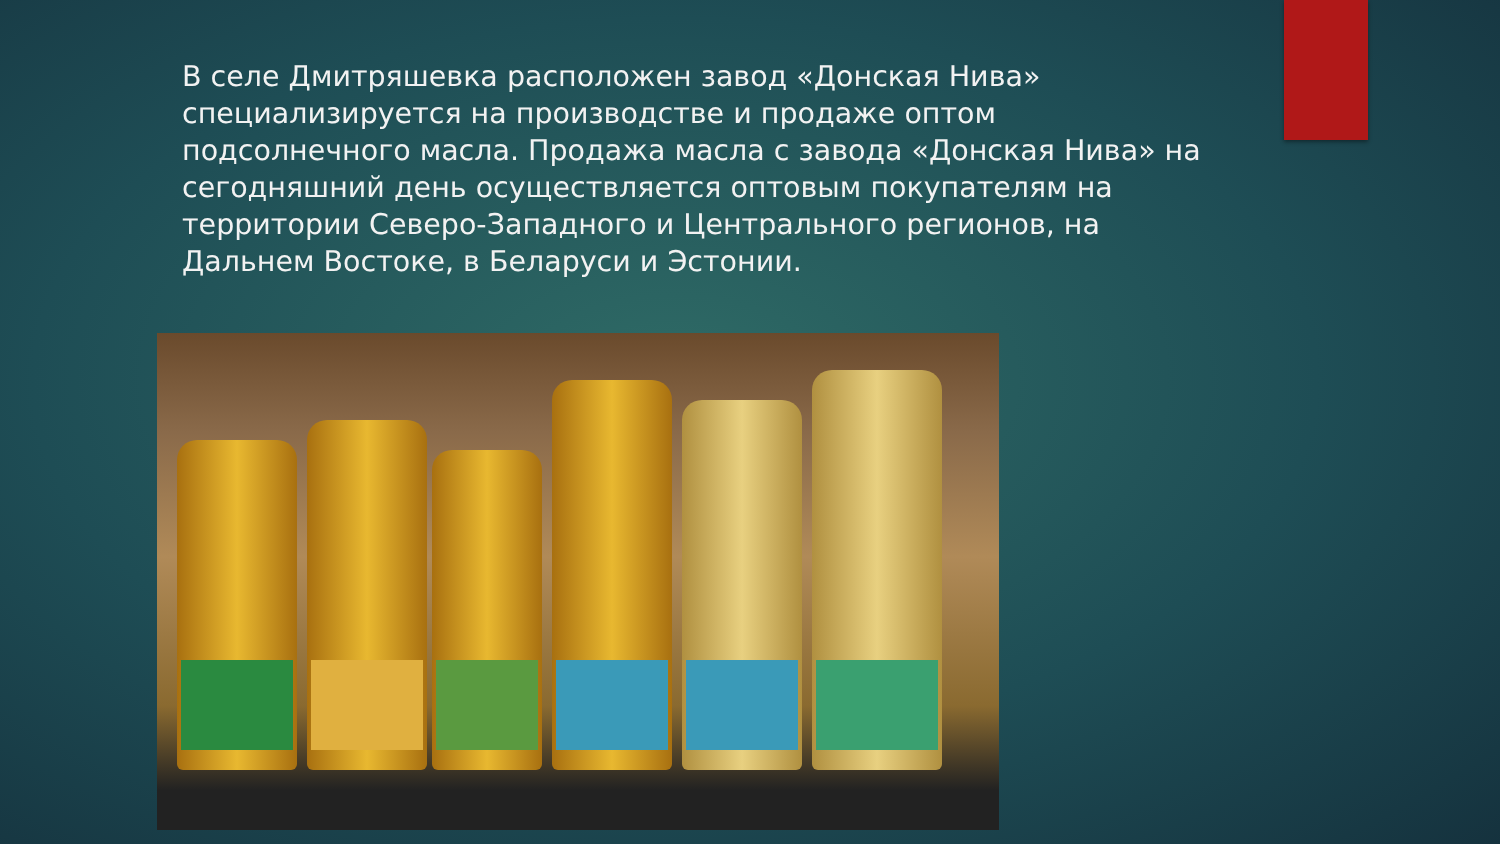В селе Дмитряшевка расположен завод «Донская Нива» специализируется на производстве и продаже оптом подсолнечного масла. Продажа масла с завода «Донская Нива» на сегодняшний день осуществляется оптовым покупателям на территории Северо-Западного и Центрального регионов, на Дальнем Востоке, в Беларуси и Эстонии.